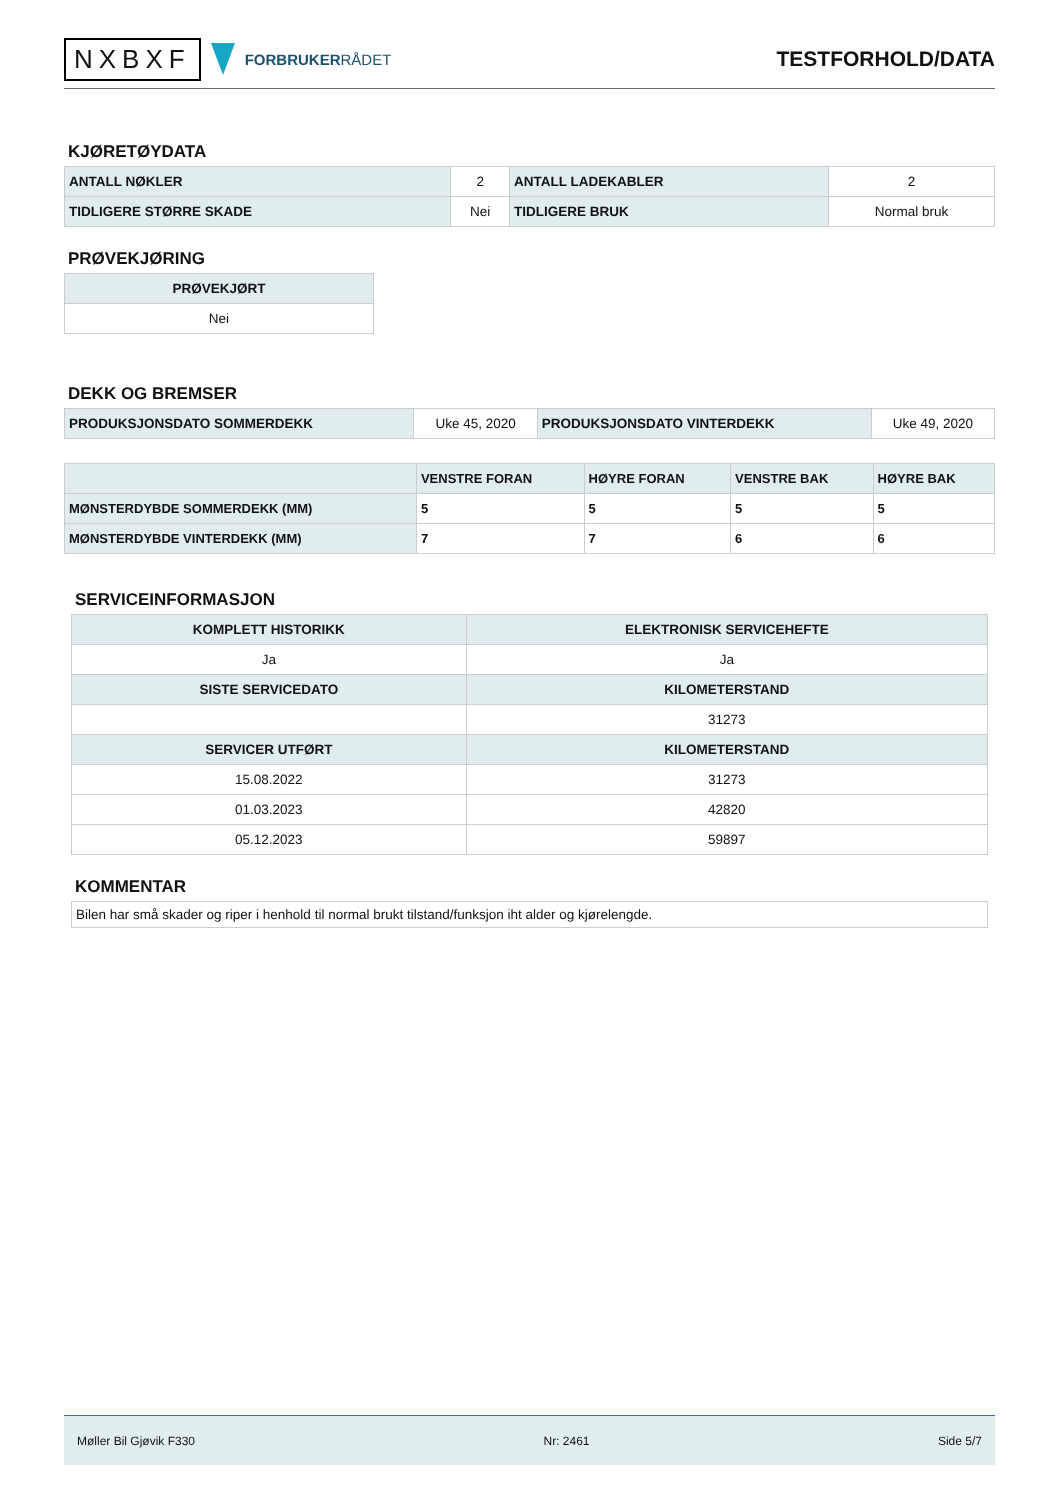NXBXF
FORBRUKERRÅDET
TESTFORHOLD/DATA
KJØRETØYDATA
| ANTALL NØKLER | 2 | ANTALL LADEKABLER | 2 |
| TIDLIGERE STØRRE SKADE | Nei | TIDLIGERE BRUK | Normal bruk |
PRØVEKJØRING
| PRØVEKJØRT |
| --- |
| Nei |
DEKK OG BREMSER
| PRODUKSJONSDATO SOMMERDEKK | Uke 45, 2020 | PRODUKSJONSDATO VINTERDEKK | Uke 49, 2020 |
| | VENSTRE FORAN | HØYRE FORAN | VENSTRE BAK | HØYRE BAK |
| --- | --- | --- | --- | --- |
| MØNSTERDYBDE SOMMERDEKK (MM) | 5 | 5 | 5 | 5 |
| MØNSTERDYBDE VINTERDEKK (MM) | 7 | 7 | 6 | 6 |
SERVICEINFORMASJON
| KOMPLETT HISTORIKK | ELEKTRONISK SERVICEHEFTE |
| --- | --- |
| Ja | Ja |
| SISTE SERVICEDATO | KILOMETERSTAND |
| | 31273 |
| SERVICER UTFØRT | KILOMETERSTAND |
| 15.08.2022 | 31273 |
| 01.03.2023 | 42820 |
| 05.12.2023 | 59897 |
KOMMENTAR
| Bilen har små skader og riper i henhold til normal brukt tilstand/funksjon iht alder og kjørelengde. |
Møller Bil Gjøvik F330 Nr: 2461 Side 5/7